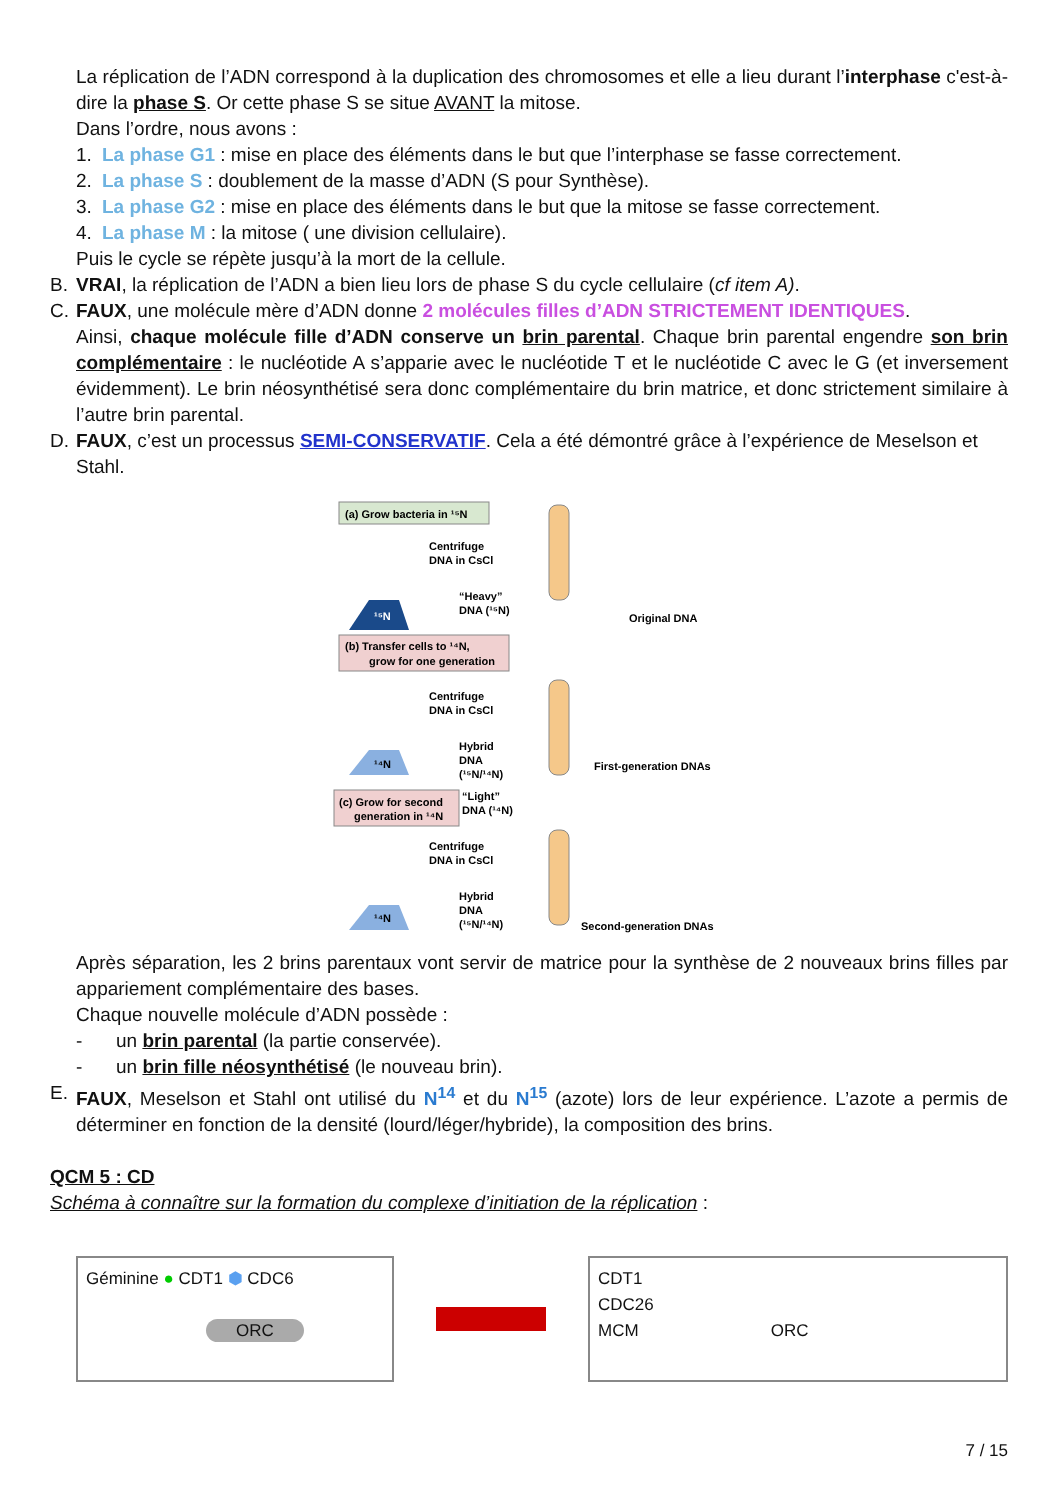La réplication de l’ADN correspond à la duplication des chromosomes et elle a lieu durant l’interphase c'est-à-dire la phase S. Or cette phase S se situe AVANT la mitose.
Dans l’ordre, nous avons :
1. La phase G1 : mise en place des éléments dans le but que l’interphase se fasse correctement.
2. La phase S : doublement de la masse d’ADN (S pour Synthèse).
3. La phase G2 : mise en place des éléments dans le but que la mitose se fasse correctement.
4. La phase M : la mitose ( une division cellulaire).
Puis le cycle se répète jusqu’à la mort de la cellule.
B. VRAI, la réplication de l’ADN a bien lieu lors de phase S du cycle cellulaire (cf item A).
C. FAUX, une molécule mère d’ADN donne 2 molécules filles d’ADN STRICTEMENT IDENTIQUES.
Ainsi, chaque molécule fille d’ADN conserve un brin parental. Chaque brin parental engendre son brin complémentaire : le nucléotide A s’apparie avec le nucléotide T et le nucléotide C avec le G (et inversement évidemment). Le brin néosynthétisé sera donc complémentaire du brin matrice, et donc strictement similaire à l’autre brin parental.
D. FAUX, c’est un processus SEMI-CONSERVATIF. Cela a été démontré grâce à l’expérience de Meselson et Stahl.
(a) Grow bacteria in ¹⁵N
Centrifuge
DNA in CsCl
¹⁵N
“Heavy”
DNA (¹⁵N)
Original DNA
(b) Transfer cells to ¹⁴N,
grow for one generation
Centrifuge
DNA in CsCl
Hybrid
DNA
(¹⁵N/¹⁴N)
¹⁴N
First-generation DNAs
(c) Grow for second
generation in ¹⁴N
“Light”
DNA (¹⁴N)
Centrifuge
DNA in CsCl
Hybrid
DNA
(¹⁵N/¹⁴N)
¹⁴N
Second-generation DNAs
Après séparation, les 2 brins parentaux vont servir de matrice pour la synthèse de 2 nouveaux brins filles par appariement complémentaire des bases.
Chaque nouvelle molécule d’ADN possède :
- un brin parental (la partie conservée).
- un brin fille néosynthétisé (le nouveau brin).
E. FAUX, Meselson et Stahl ont utilisé du N<sup>14</sup> et du N<sup>15</sup> (azote) lors de leur expérience. L’azote a permis de déterminer en fonction de la densité (lourd/léger/hybride), la composition des brins.
QCM 5 : CD
Schéma à connaître sur la formation du complexe d’initiation de la réplication :
Géminine ● CDT1 ⬢ CDC6
ORC
CDT1
CDC26
MCM ORC
7 / 15